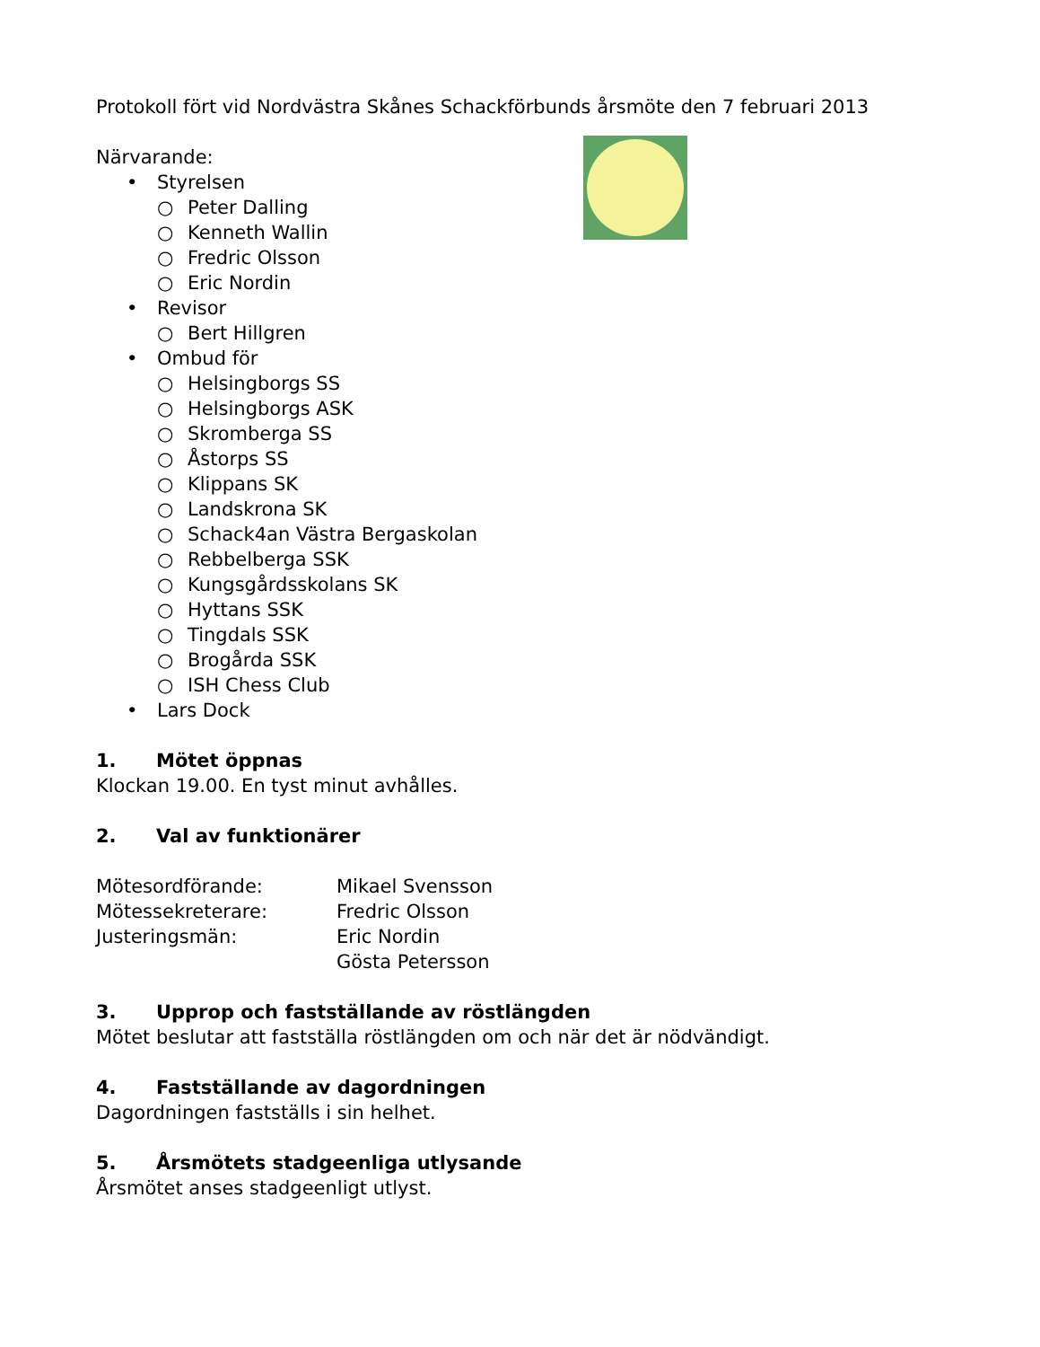Protokoll fört vid Nordvästra Skånes Schackförbunds årsmöte den 7 februari 2013
Närvarande:
• Styrelsen
○ Peter Dalling
○ Kenneth Wallin
○ Fredric Olsson
○ Eric Nordin
• Revisor
○ Bert Hillgren
• Ombud för
○ Helsingborgs SS
○ Helsingborgs ASK
○ Skromberga SS
○ Åstorps SS
○ Klippans SK
○ Landskrona SK
○ Schack4an Västra Bergaskolan
○ Rebbelberga SSK
○ Kungsgårdsskolans SK
○ Hyttans SSK
○ Tingdals SSK
○ Brogårda SSK
○ ISH Chess Club
• Lars Dock
1. Mötet öppnas
Klockan 19.00. En tyst minut avhålles.
2. Val av funktionärer
Mötesordförande: Mikael Svensson
Mötessekreterare: Fredric Olsson
Justeringsmän: Eric Nordin
Gösta Petersson
3. Upprop och fastställande av röstlängden
Mötet beslutar att fastställa röstlängden om och när det är nödvändigt.
4. Fastställande av dagordningen
Dagordningen fastställs i sin helhet.
5. Årsmötets stadgeenliga utlysande
Årsmötet anses stadgeenligt utlyst.